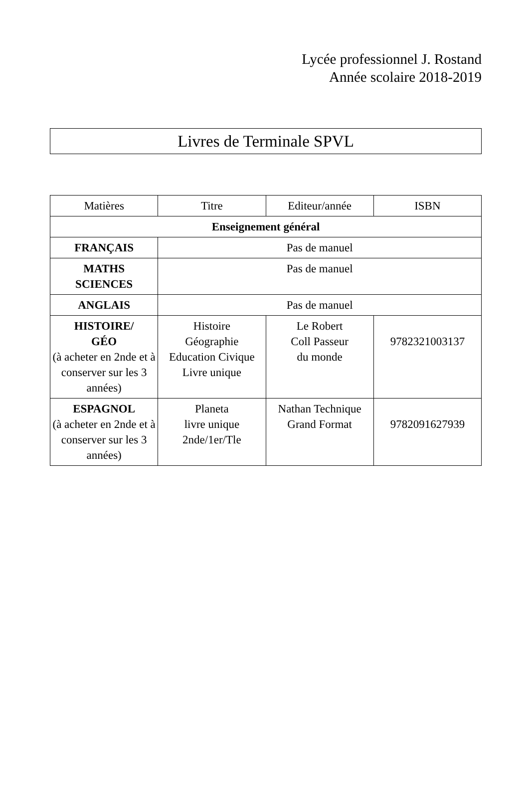Lycée professionnel J. Rostand
Année scolaire 2018-2019
Livres de Terminale SPVL
| Matières | Titre | Editeur/année | ISBN |
| --- | --- | --- | --- |
| Enseignement général | | | |
| FRANÇAIS | Pas de manuel | | |
| MATHS SCIENCES | Pas de manuel | | |
| ANGLAIS | Pas de manuel | | |
| HISTOIRE/ GÉO (à acheter en 2nde et à conserver sur les 3 années) | Histoire Géographie Education Civique Livre unique | Le Robert Coll Passeur du monde | 9782321003137 |
| ESPAGNOL (à acheter en 2nde et à conserver sur les 3 années) | Planeta livre unique 2nde/1er/Tle | Nathan Technique Grand Format | 9782091627939 |